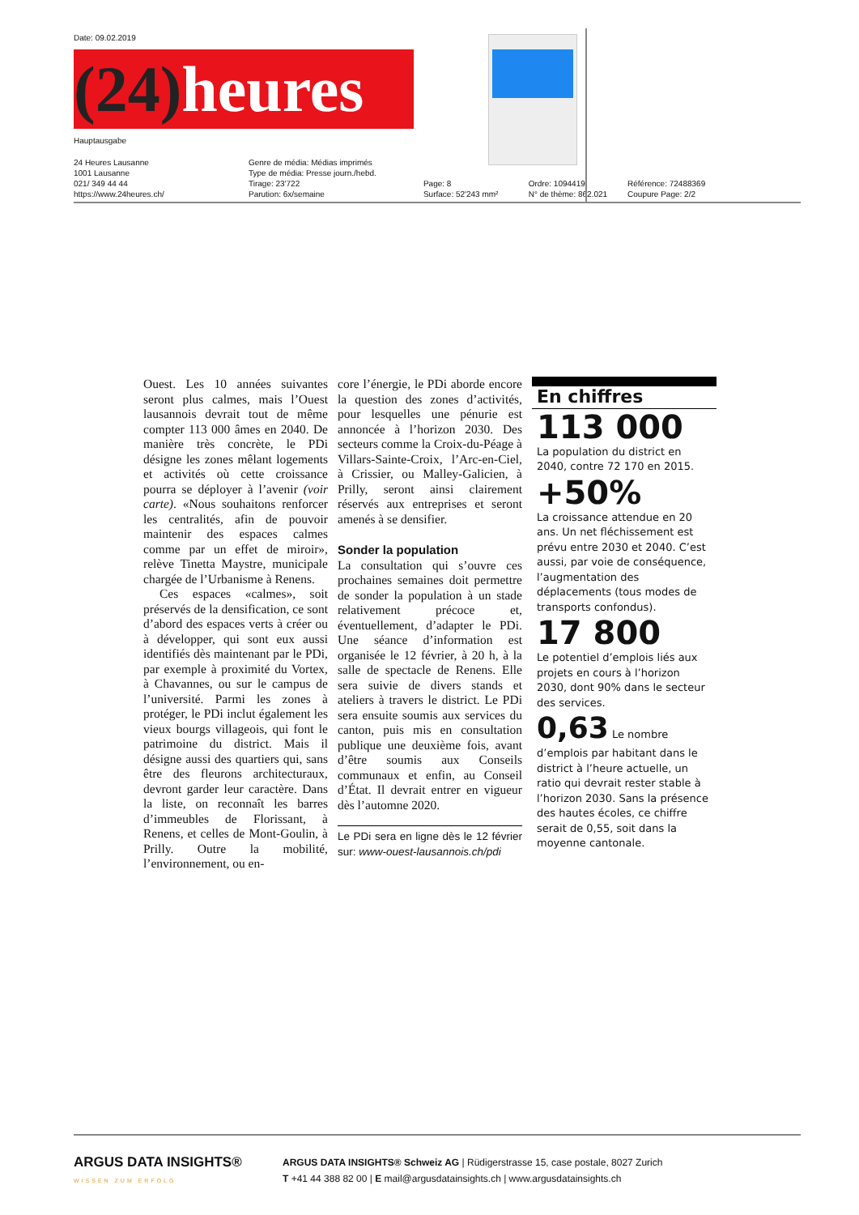Date: 09.02.2019
(24) heures
Hauptausgabe
24 Heures Lausanne
1001 Lausanne
021/ 349 44 44
https://www.24heures.ch/
Genre de média: Médias imprimés
Type de média: Presse journ./hebd.
Tirage: 23'722
Parution: 6x/semaine
Page: 8
Surface: 52'243 mm²
Ordre: 1094419
N° de thème: 862.021
Référence: 72488369
Coupure Page: 2/2
Ouest. Les 10 années suivantes seront plus calmes, mais l’Ouest lausannois devrait tout de même compter 113 000 âmes en 2040. De manière très concrète, le PDi désigne les zones mêlant logements et activités où cette croissance pourra se déployer à l’avenir (voir carte). «Nous souhaitons renforcer les centralités, afin de pouvoir maintenir des espaces calmes comme par un effet de miroir», relève Tinetta Maystre, municipale chargée de l’Urbanisme à Renens.
Ces espaces «calmes», soit préservés de la densification, ce sont d’abord des espaces verts à créer ou à développer, qui sont eux aussi identifiés dès maintenant par le PDi, par exemple à proximité du Vortex, à Chavannes, ou sur le campus de l’université. Parmi les zones à protéger, le PDi inclut également les vieux bourgs villageois, qui font le patrimoine du district. Mais il désigne aussi des quartiers qui, sans être des fleurons architecturaux, devront garder leur caractère. Dans la liste, on reconnaît les barres d’immeubles de Florissant, à Renens, et celles de Mont-Goulin, à Prilly. Outre la mobilité, l’environnement, ou en-
core l’énergie, le PDi aborde encore la question des zones d’activités, pour lesquelles une pénurie est annoncée à l’horizon 2030. Des secteurs comme la Croix-du-Péage à Villars-Sainte-Croix, l’Arc-en-Ciel, à Crissier, ou Malley-Galicien, à Prilly, seront ainsi clairement réservés aux entreprises et seront amenés à se densifier.
Sonder la population
La consultation qui s’ouvre ces prochaines semaines doit permettre de sonder la population à un stade relativement précoce et, éventuellement, d’adapter le PDi. Une séance d’information est organisée le 12 février, à 20 h, à la salle de spectacle de Renens. Elle sera suivie de divers stands et ateliers à travers le district. Le PDi sera ensuite soumis aux services du canton, puis mis en consultation publique une deuxième fois, avant d’être soumis aux Conseils communaux et enfin, au Conseil d’État. Il devrait entrer en vigueur dès l’automne 2020.
Le PDi sera en ligne dès le 12 février sur: www-ouest-lausannois.ch/pdi
En chiffres
113 000
La population du district en 2040, contre 72 170 en 2015.
+50%
La croissance attendue en 20 ans. Un net fléchissement est prévu entre 2030 et 2040. C’est aussi, par voie de conséquence, l’augmentation des déplacements (tous modes de transports confondus).
17 800
Le potentiel d’emplois liés aux projets en cours à l’horizon 2030, dont 90% dans le secteur des services.
0,63 Le nombre d’emplois par habitant dans le district à l’heure actuelle, un ratio qui devrait rester stable à l’horizon 2030. Sans la présence des hautes écoles, ce chiffre serait de 0,55, soit dans la moyenne cantonale.
ARGUS DATA INSIGHTS®
WISSEN ZUM ERFOLG
ARGUS DATA INSIGHTS® Schweiz AG | Rüdigerstrasse 15, case postale, 8027 Zurich
T +41 44 388 82 00 | E mail@argusdatainsights.ch | www.argusdatainsights.ch